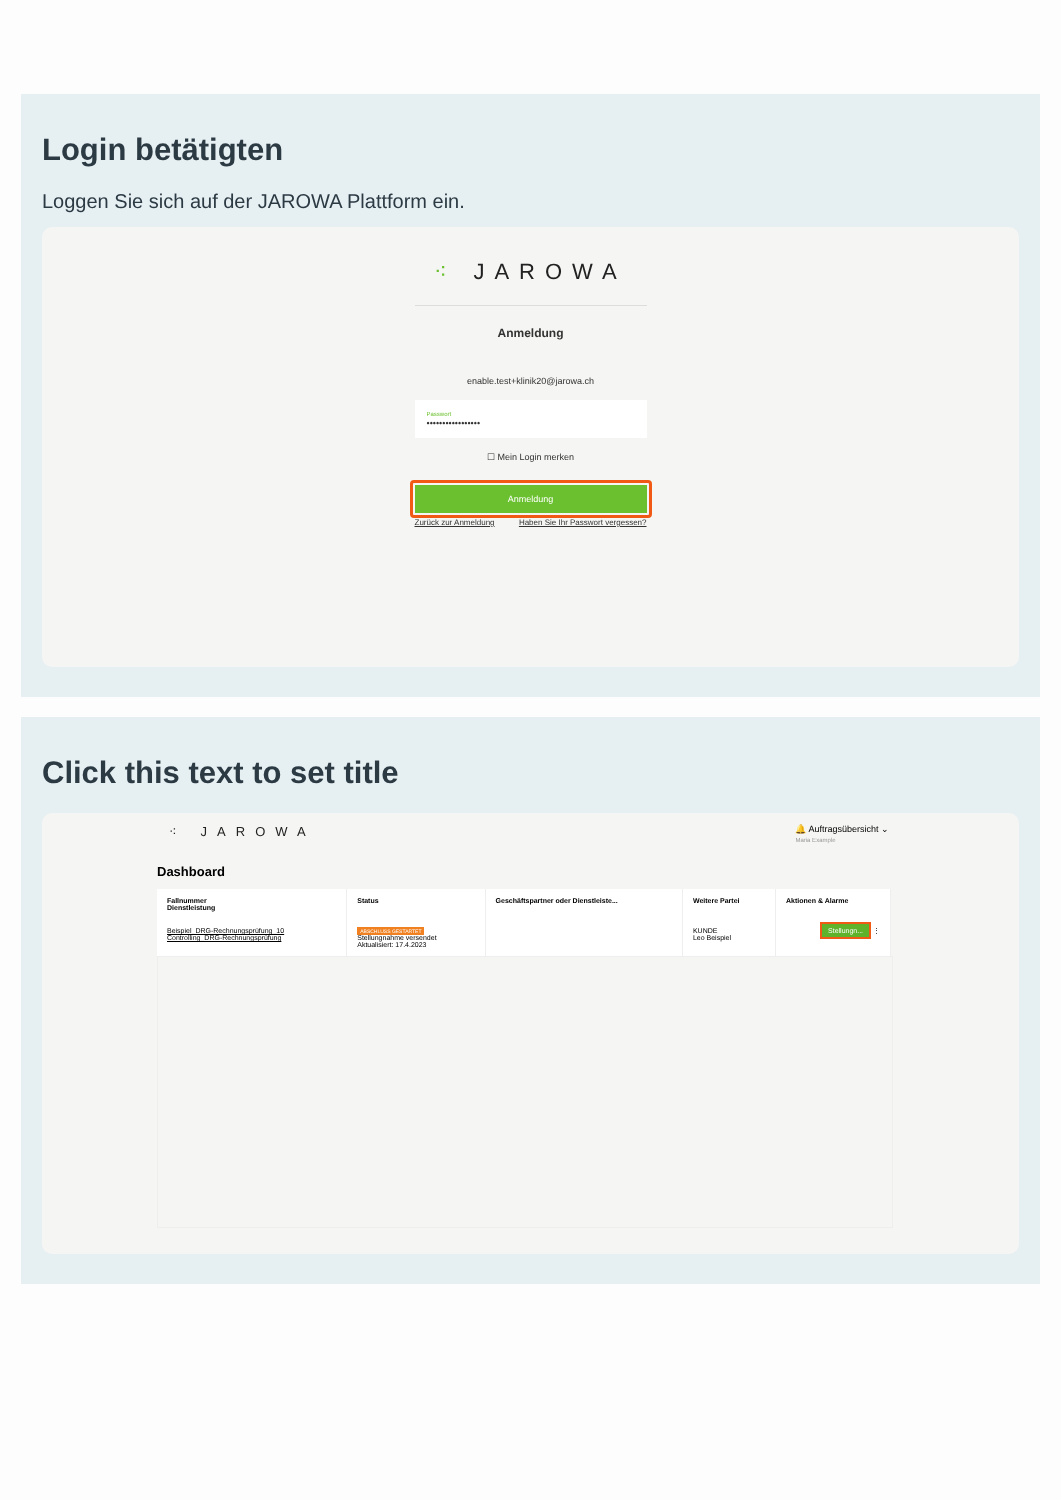Login betätigten
Loggen Sie sich auf der JAROWA Plattform ein.
⁖ JAROWA
Anmeldung
enable.test+klinik20@jarowa.ch
Passwort
•••••••••••••••••
☐ Mein Login merken
Anmeldung
Zurück zur Anmeldung Haben Sie Ihr Passwort vergessen?
Click this text to set title
⁖ JAROWA
🔔 Auftragsübersicht ⌄
Maria Example
Dashboard
| Fallnummer Dienstleistung | Status | Geschäftspartner oder Dienstleiste... | Weitere Partei | Aktionen & Alarme |
| --- | --- | --- | --- | --- |
| Beispiel_DRG-Rechnungsprüfung_10 Controlling_DRG-Rechnungsprüfung | ABSCHLUSS GESTARTET Stellungnahme versendet Aktualisiert: 17.4.2023 | | KUNDE Leo Beispiel | Stellungn... ⋮ |